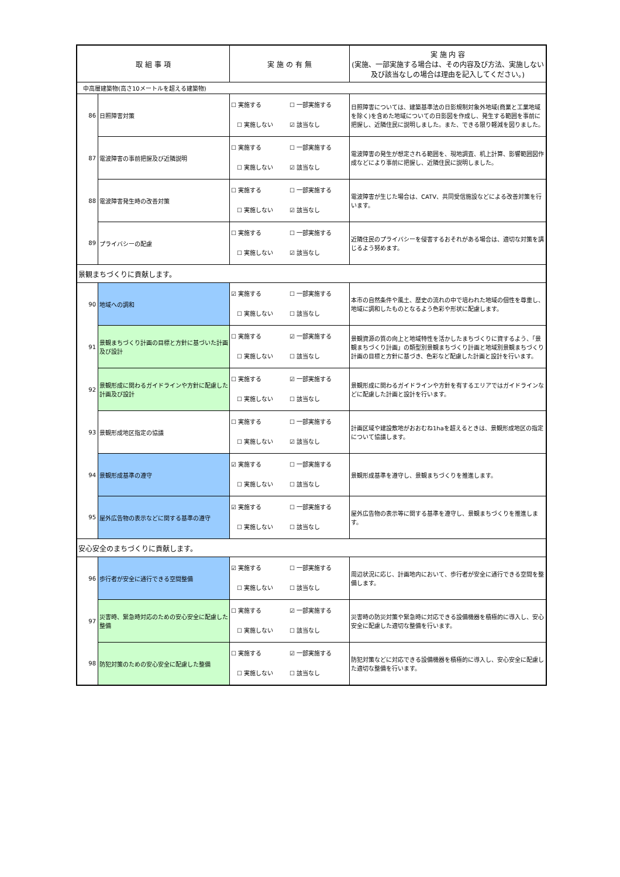| 取 組 事 項 | | 実 施 の 有 無 | 実 施 内 容 (実施、一部実施する場合は、その内容及び方法、実施しない及び該当なしの場合は理由を記入してください。) |
| --- | --- | --- | --- |
| 中高層建築物(高さ10メートルを超える建築物) | | | |
| 86 | 日照障害対策 | ☐ 実施する ☐ 一部実施する ☐ 実施しない ☑ 該当なし | 日照障害については、建築基準法の日影規制対象外地域(商業と工業地域を除く)を含めた地域についての日影図を作成し、発生する範囲を事前に把握し、近隣住民に説明しました。また、できる限り軽減を図りました。 |
| 87 | 電波障害の事前把握及び近隣説明 | ☐ 実施する ☐ 一部実施する ☐ 実施しない ☑ 該当なし | 電波障害の発生が想定される範囲を、現地調査、机上計算、影響範囲図作成などにより事前に把握し、近隣住民に説明しました。 |
| 88 | 電波障害発生時の改善対策 | ☐ 実施する ☐ 一部実施する ☐ 実施しない ☑ 該当なし | 電波障害が生じた場合は、CATV、共同受信施設などによる改善対策を行います。 |
| 89 | プライバシーの配慮 | ☐ 実施する ☐ 一部実施する ☐ 実施しない ☑ 該当なし | 近隣住民のプライバシーを侵害するおそれがある場合は、適切な対策を講じるよう努めます。 |
| 景観まちづくりに貢献します。 | | | |
| 90 | 地域への調和 | ☑ 実施する ☐ 一部実施する ☐ 実施しない ☐ 該当なし | 本市の自然条件や風土、歴史の流れの中で培われた地域の個性を尊重し、地域に調和したものとなるよう色彩や形状に配慮します。 |
| 91 | 景観まちづくり計画の目標と方針に基づいた計画及び設計 | ☐ 実施する ☑ 一部実施する ☐ 実施しない ☐ 該当なし | 景観資源の質の向上と地域特性を活かしたまちづくりに資するよう、「景観まちづくり計画」の類型別景観まちづくり計画と地域別景観まちづくり計画の目標と方針に基づき、色彩など配慮した計画と設計を行います。 |
| 92 | 景観形成に関わるガイドラインや方針に配慮した計画及び設計 | ☐ 実施する ☑ 一部実施する ☐ 実施しない ☐ 該当なし | 景観形成に関わるガイドラインや方針を有するエリアではガイドラインなどに配慮した計画と設計を行います。 |
| 93 | 景観形成地区指定の協議 | ☐ 実施する ☐ 一部実施する ☐ 実施しない ☑ 該当なし | 計画区域や建設敷地がおおむね1haを超えるときは、景観形成地区の指定について協議します。 |
| 94 | 景観形成基準の遵守 | ☑ 実施する ☐ 一部実施する ☐ 実施しない ☐ 該当なし | 景観形成基準を遵守し、景観まちづくりを推進します。 |
| 95 | 屋外広告物の表示などに関する基準の遵守 | ☑ 実施する ☐ 一部実施する ☐ 実施しない ☐ 該当なし | 屋外広告物の表示等に関する基準を遵守し、景観まちづくりを推進します。 |
| 安心安全のまちづくりに貢献します。 | | | |
| 96 | 歩行者が安全に通行できる空間整備 | ☑ 実施する ☐ 一部実施する ☐ 実施しない ☐ 該当なし | 周辺状況に応じ、計画地内において、歩行者が安全に通行できる空間を整備します。 |
| 97 | 災害時、緊急時対応のための安心安全に配慮した整備 | ☐ 実施する ☑ 一部実施する ☐ 実施しない ☐ 該当なし | 災害時の防災対策や緊急時に対応できる設備機器を積極的に導入し、安心安全に配慮した適切な整備を行います。 |
| 98 | 防犯対策のための安心安全に配慮した整備 | ☐ 実施する ☑ 一部実施する ☐ 実施しない ☐ 該当なし | 防犯対策などに対応できる設備機器を積極的に導入し、安心安全に配慮した適切な整備を行います。 |